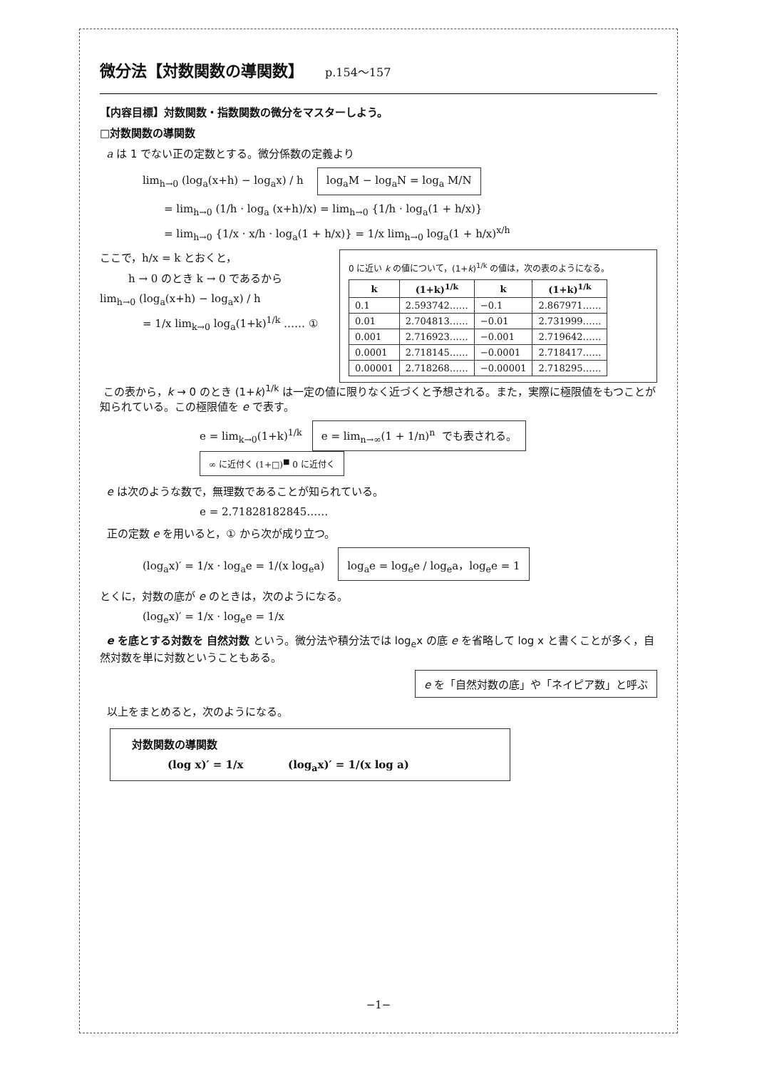微分法【対数関数の導関数】 p.154～157
【内容目標】対数関数・指数関数の微分をマスターしよう。
□対数関数の導関数
a は 1 でない正の定数とする。微分係数の定義より
lim<sub>h→0</sub> (log<sub>a</sub>(x+h) − log<sub>a</sub>x) / h log<sub>a</sub>M − log<sub>a</sub>N = log<sub>a</sub> M/N
= lim<sub>h→0</sub> (1/h · log<sub>a</sub> (x+h)/x) = lim<sub>h→0</sub> {1/h · log<sub>a</sub>(1 + h/x)}
= lim<sub>h→0</sub> {1/x · x/h · log<sub>a</sub>(1 + h/x)} = 1/x lim<sub>h→0</sub> log<sub>a</sub>(1 + h/x)<sup>x/h</sup>
0 に近い k の値について，(1+k)<sup>1/k</sup> の値は，次の表のようになる。
| k | (1+k)<sup>1/k</sup> | k | (1+k)<sup>1/k</sup> |
| --- | --- | --- | --- |
| 0.1 | 2.593742…… | −0.1 | 2.867971…… |
| 0.01 | 2.704813…… | −0.01 | 2.731999…… |
| 0.001 | 2.716923…… | −0.001 | 2.719642…… |
| 0.0001 | 2.718145…… | −0.0001 | 2.718417…… |
| 0.00001 | 2.718268…… | −0.00001 | 2.718295…… |
ここで，h/x = k とおくと，
h → 0 のとき k → 0 であるから
lim<sub>h→0</sub> (log<sub>a</sub>(x+h) − log<sub>a</sub>x) / h
= 1/x lim<sub>k→0</sub> log<sub>a</sub>(1+k)<sup>1/k</sup> …… ①
この表から，k → 0 のとき (1+k)<sup>1/k</sup> は一定の値に限りなく近づくと予想される。また，実際に極限値をもつことが知られている。この極限値を e で表す。
e = lim<sub>k→0</sub>(1+k)<sup>1/k</sup> e = lim<sub>n→∞</sub>(1 + 1/n)<sup>n</sup> でも表される。 ∞ に近付く (1+□)<sup>■</sup> 0 に近付く
e は次のような数で，無理数であることが知られている。
e = 2.71828182845……
正の定数 e を用いると，① から次が成り立つ。
(log<sub>a</sub>x)′ = 1/x · log<sub>a</sub>e = 1/(x log<sub>e</sub>a) log<sub>a</sub>e = log<sub>e</sub>e / log<sub>e</sub>a，log<sub>e</sub>e = 1
とくに，対数の底が e のときは，次のようになる。
(log<sub>e</sub>x)′ = 1/x · log<sub>e</sub>e = 1/x
e を底とする対数を 自然対数 という。微分法や積分法では log<sub>e</sub>x の底 e を省略して log x と書くことが多く，自然対数を単に対数ということもある。
e を「自然対数の底」や「ネイピア数」と呼ぶ
以上をまとめると，次のようになる。
対数関数の導関数
(log x)′ = 1/x (log<sub>a</sub>x)′ = 1/(x log a)
−1−